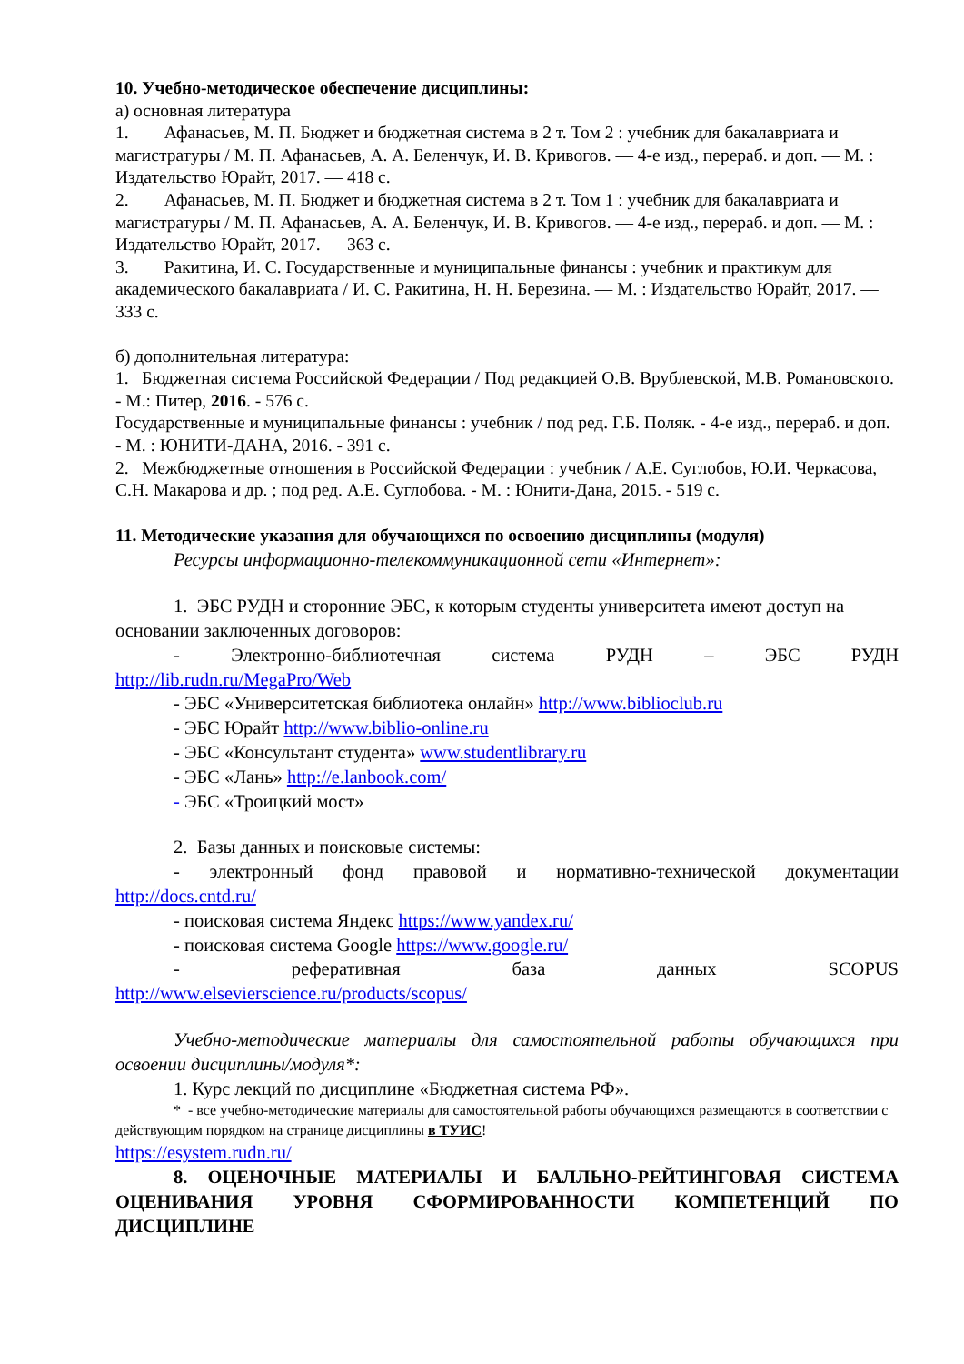10. Учебно-методическое обеспечение дисциплины:
а) основная литература
1. Афанасьев, М. П. Бюджет и бюджетная система в 2 т. Том 2 : учебник для бакалавриата и магистратуры / М. П. Афанасьев, А. А. Беленчук, И. В. Кривогов. — 4-е изд., перераб. и доп. — М. : Издательство Юрайт, 2017. — 418 с.
2. Афанасьев, М. П. Бюджет и бюджетная система в 2 т. Том 1 : учебник для бакалавриата и магистратуры / М. П. Афанасьев, А. А. Беленчук, И. В. Кривогов. — 4-е изд., перераб. и доп. — М. : Издательство Юрайт, 2017. — 363 с.
3. Ракитина, И. С. Государственные и муниципальные финансы : учебник и практикум для академического бакалавриата / И. С. Ракитина, Н. Н. Березина. — М. : Издательство Юрайт, 2017. — 333 с.
б) дополнительная литература:
1. Бюджетная система Российской Федерации / Под редакцией О.В. Врублевской, М.В. Романовского. - М.: Питер, 2016. - 576 с.
Государственные и муниципальные финансы : учебник / под ред. Г.Б. Поляк. - 4-е изд., перераб. и доп. - М. : ЮНИТИ-ДАНА, 2016. - 391 с.
2. Межбюджетные отношения в Российской Федерации : учебник / А.Е. Суглобов, Ю.И. Черкасова, С.Н. Макарова и др. ; под ред. А.Е. Суглобова. - М. : Юнити-Дана, 2015. - 519 с.
11. Методические указания для обучающихся по освоению дисциплины (модуля)
Ресурсы информационно-телекоммуникационной сети «Интернет»:
1. ЭБС РУДН и сторонние ЭБС, к которым студенты университета имеют доступ на основании заключенных договоров:
- Электронно-библиотечная система РУДН – ЭБС РУДН
http://lib.rudn.ru/MegaPro/Web
- ЭБС «Университетская библиотека онлайн» http://www.biblioclub.ru
- ЭБС Юрайт http://www.biblio-online.ru
- ЭБС «Консультант студента» www.studentlibrary.ru
- ЭБС «Лань» http://e.lanbook.com/
- ЭБС «Троицкий мост»
2. Базы данных и поисковые системы:
- электронный фонд правовой и нормативно-технической документации
http://docs.cntd.ru/
- поисковая система Яндекс https://www.yandex.ru/
- поисковая система Google https://www.google.ru/
- реферативная база данных SCOPUS
http://www.elsevierscience.ru/products/scopus/
Учебно-методические материалы для самостоятельной работы обучающихся при освоении дисциплины/модуля*:
1. Курс лекций по дисциплине «Бюджетная система РФ».
* - все учебно-методические материалы для самостоятельной работы обучающихся размещаются в соответствии с действующим порядком на странице дисциплины в ТУИС!
https://esystem.rudn.ru/
8. ОЦЕНОЧНЫЕ МАТЕРИАЛЫ И БАЛЛЬНО-РЕЙТИНГОВАЯ СИСТЕМА ОЦЕНИВАНИЯ УРОВНЯ СФОРМИРОВАННОСТИ КОМПЕТЕНЦИЙ ПО ДИСЦИПЛИНЕ